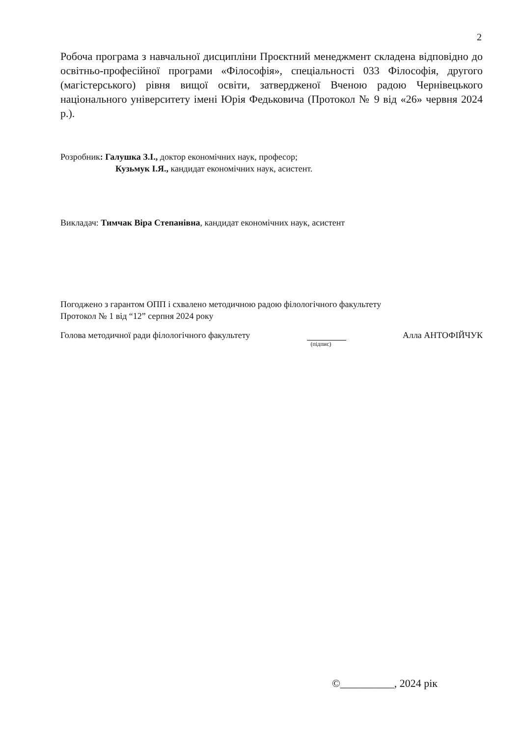2
Робоча програма з навчальної дисципліни Проєктний менеджмент складена відповідно до освітньо-професійної програми «Філософія», спеціальності 033 Філософія, другого (магістерського) рівня вищої освіти, затвердженої Вченою радою Чернівецького національного університету імені Юрія Федьковича (Протокол № 9 від «26» червня 2024 р.).
Розробник: Галушка З.І., доктор економічних наук, професор;
Кузьмук І.Я., кандидат економічних наук, асистент.
Викладач: Тимчак Віра Степанівна, кандидат економічних наук, асистент
Погоджено з гарантом ОПП і схвалено методичною радою філологічного факультету
Протокол № 1 від “12” серпня 2024 року
Голова методичної ради філологічного факультету (підпис) Алла АНТОФІЙЧУК
©__________, 2024 рік